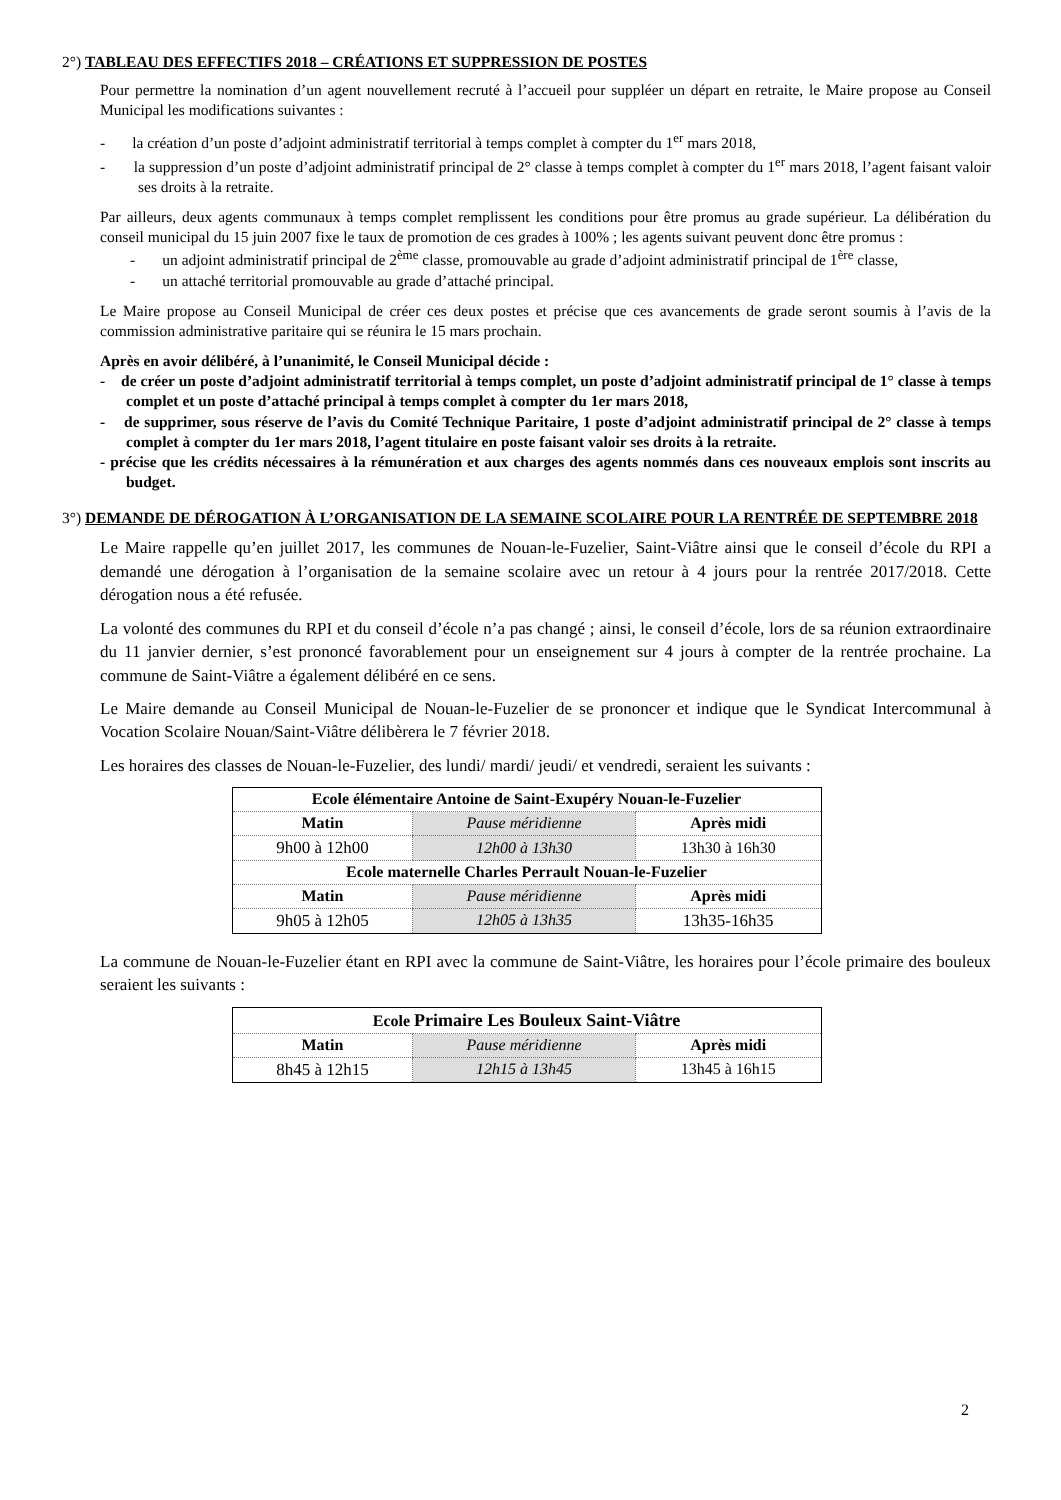2°) TABLEAU DES EFFECTIFS 2018 – CRÉATIONS ET SUPPRESSION DE POSTES
Pour permettre la nomination d’un agent nouvellement recruté à l’accueil pour suppléer un départ en retraite, le Maire propose au Conseil Municipal les modifications suivantes :
- la création d’un poste d’adjoint administratif territorial à temps complet à compter du 1<sup>er</sup> mars 2018,
- la suppression d’un poste d’adjoint administratif principal de 2° classe à temps complet à compter du 1<sup>er</sup> mars 2018, l’agent faisant valoir ses droits à la retraite.
Par ailleurs, deux agents communaux à temps complet remplissent les conditions pour être promus au grade supérieur. La délibération du conseil municipal du 15 juin 2007 fixe le taux de promotion de ces grades à 100% ; les agents suivant peuvent donc être promus :
- un adjoint administratif principal de 2<sup>ème</sup> classe, promouvable au grade d’adjoint administratif principal de 1<sup>ère</sup> classe,
- un attaché territorial promouvable au grade d’attaché principal.
Le Maire propose au Conseil Municipal de créer ces deux postes et précise que ces avancements de grade seront soumis à l’avis de la commission administrative paritaire qui se réunira le 15 mars prochain.
Après en avoir délibéré, à l’unanimité, le Conseil Municipal décide :
- de créer un poste d’adjoint administratif territorial à temps complet, un poste d’adjoint administratif principal de 1° classe à temps complet et un poste d’attaché principal à temps complet à compter du 1er mars 2018,
- de supprimer, sous réserve de l’avis du Comité Technique Paritaire, 1 poste d’adjoint administratif principal de 2° classe à temps complet à compter du 1er mars 2018, l’agent titulaire en poste faisant valoir ses droits à la retraite.
- précise que les crédits nécessaires à la rémunération et aux charges des agents nommés dans ces nouveaux emplois sont inscrits au budget.
3°) DEMANDE DE DÉROGATION À L’ORGANISATION DE LA SEMAINE SCOLAIRE POUR LA RENTRÉE DE SEPTEMBRE 2018
Le Maire rappelle qu’en juillet 2017, les communes de Nouan-le-Fuzelier, Saint-Viâtre ainsi que le conseil d’école du RPI a demandé une dérogation à l’organisation de la semaine scolaire avec un retour à 4 jours pour la rentrée 2017/2018. Cette dérogation nous a été refusée.
La volonté des communes du RPI et du conseil d’école n’a pas changé ; ainsi, le conseil d’école, lors de sa réunion extraordinaire du 11 janvier dernier, s’est prononcé favorablement pour un enseignement sur 4 jours à compter de la rentrée prochaine. La commune de Saint-Viâtre a également délibéré en ce sens.
Le Maire demande au Conseil Municipal de Nouan-le-Fuzelier de se prononcer et indique que le Syndicat Intercommunal à Vocation Scolaire Nouan/Saint-Viâtre délibèrera le 7 février 2018.
Les horaires des classes de Nouan-le-Fuzelier, des lundi/ mardi/ jeudi/ et vendredi, seraient les suivants :
| Ecole élémentaire Antoine de Saint-Exupéry Nouan-le-Fuzelier | | |
| --- | --- | --- |
| Matin | Pause méridienne | Après midi |
| 9h00 à 12h00 | 12h00 à 13h30 | 13h30 à 16h30 |
| Ecole maternelle Charles Perrault Nouan-le-Fuzelier | | |
| Matin | Pause méridienne | Après midi |
| 9h05 à 12h05 | 12h05 à 13h35 | 13h35-16h35 |
La commune de Nouan-le-Fuzelier étant en RPI avec la commune de Saint-Viâtre, les horaires pour l’école primaire des bouleux seraient les suivants :
| Ecole Primaire Les Bouleux Saint-Viâtre | | |
| --- | --- | --- |
| Matin | Pause méridienne | Après midi |
| 8h45 à 12h15 | 12h15 à 13h45 | 13h45 à 16h15 |
2